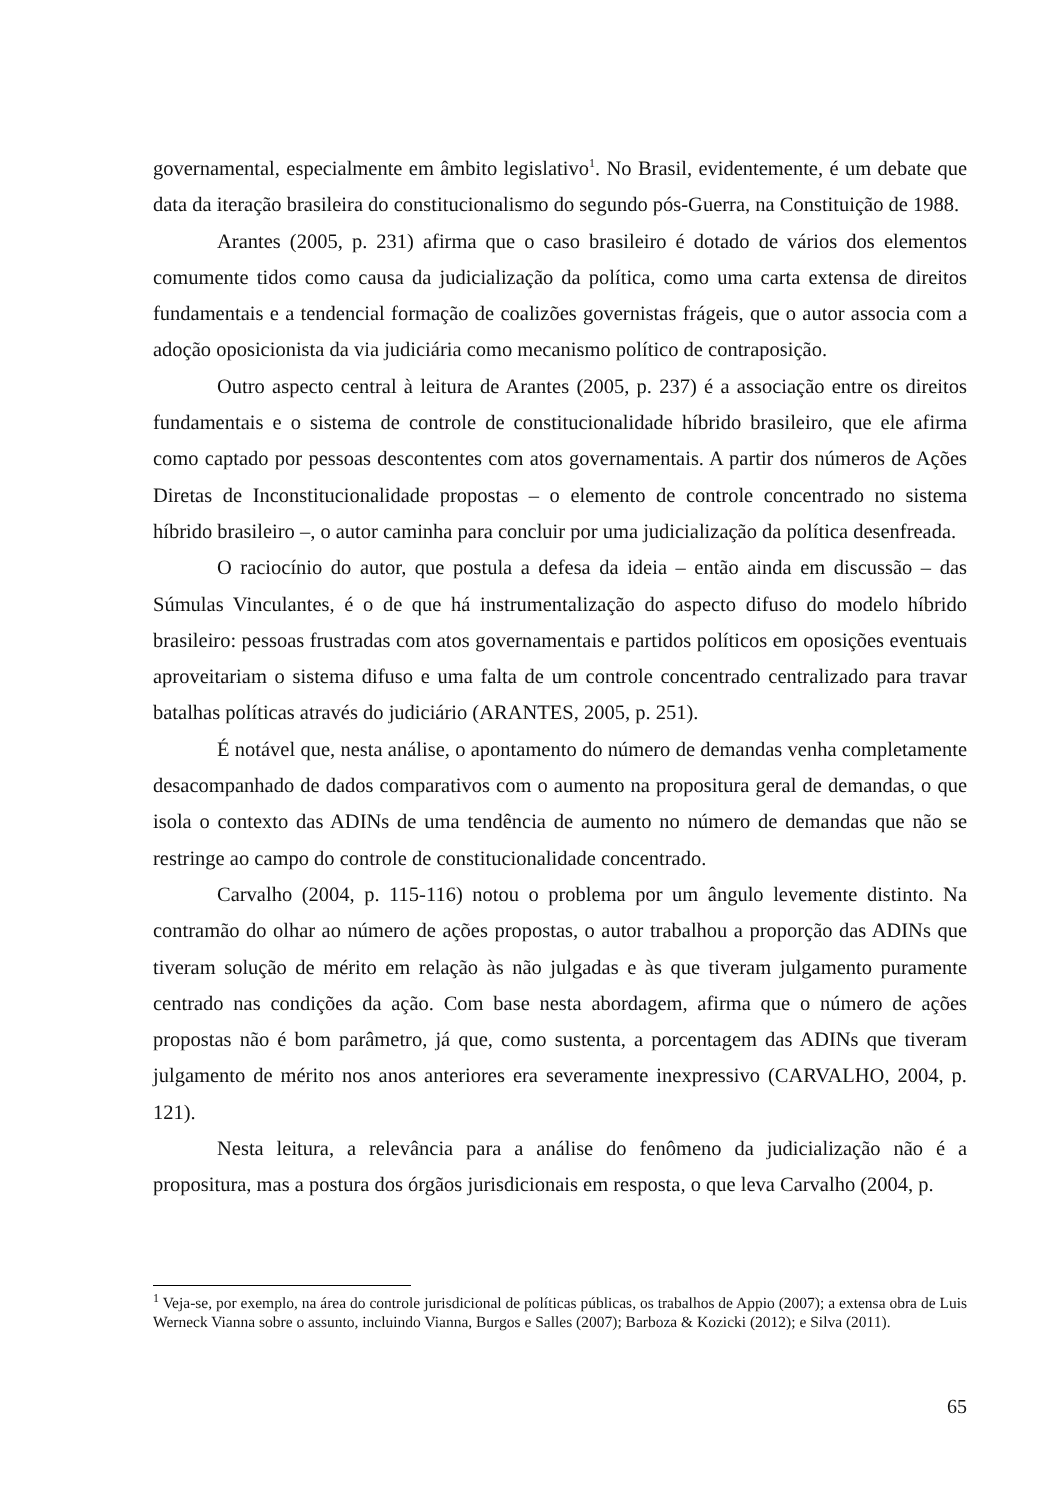governamental, especialmente em âmbito legislativo<sup>1</sup>. No Brasil, evidentemente, é um debate que data da iteração brasileira do constitucionalismo do segundo pós-Guerra, na Constituição de 1988.
Arantes (2005, p. 231) afirma que o caso brasileiro é dotado de vários dos elementos comumente tidos como causa da judicialização da política, como uma carta extensa de direitos fundamentais e a tendencial formação de coalizões governistas frágeis, que o autor associa com a adoção oposicionista da via judiciária como mecanismo político de contraposição.
Outro aspecto central à leitura de Arantes (2005, p. 237) é a associação entre os direitos fundamentais e o sistema de controle de constitucionalidade híbrido brasileiro, que ele afirma como captado por pessoas descontentes com atos governamentais. A partir dos números de Ações Diretas de Inconstitucionalidade propostas – o elemento de controle concentrado no sistema híbrido brasileiro –, o autor caminha para concluir por uma judicialização da política desenfreada.
O raciocínio do autor, que postula a defesa da ideia – então ainda em discussão – das Súmulas Vinculantes, é o de que há instrumentalização do aspecto difuso do modelo híbrido brasileiro: pessoas frustradas com atos governamentais e partidos políticos em oposições eventuais aproveitariam o sistema difuso e uma falta de um controle concentrado centralizado para travar batalhas políticas através do judiciário (ARANTES, 2005, p. 251).
É notável que, nesta análise, o apontamento do número de demandas venha completamente desacompanhado de dados comparativos com o aumento na propositura geral de demandas, o que isola o contexto das ADINs de uma tendência de aumento no número de demandas que não se restringe ao campo do controle de constitucionalidade concentrado.
Carvalho (2004, p. 115-116) notou o problema por um ângulo levemente distinto. Na contramão do olhar ao número de ações propostas, o autor trabalhou a proporção das ADINs que tiveram solução de mérito em relação às não julgadas e às que tiveram julgamento puramente centrado nas condições da ação. Com base nesta abordagem, afirma que o número de ações propostas não é bom parâmetro, já que, como sustenta, a porcentagem das ADINs que tiveram julgamento de mérito nos anos anteriores era severamente inexpressivo (CARVALHO, 2004, p. 121).
Nesta leitura, a relevância para a análise do fenômeno da judicialização não é a propositura, mas a postura dos órgãos jurisdicionais em resposta, o que leva Carvalho (2004, p.
<sup>1</sup> Veja-se, por exemplo, na área do controle jurisdicional de políticas públicas, os trabalhos de Appio (2007); a extensa obra de Luis Werneck Vianna sobre o assunto, incluindo Vianna, Burgos e Salles (2007); Barboza & Kozicki (2012); e Silva (2011).
65